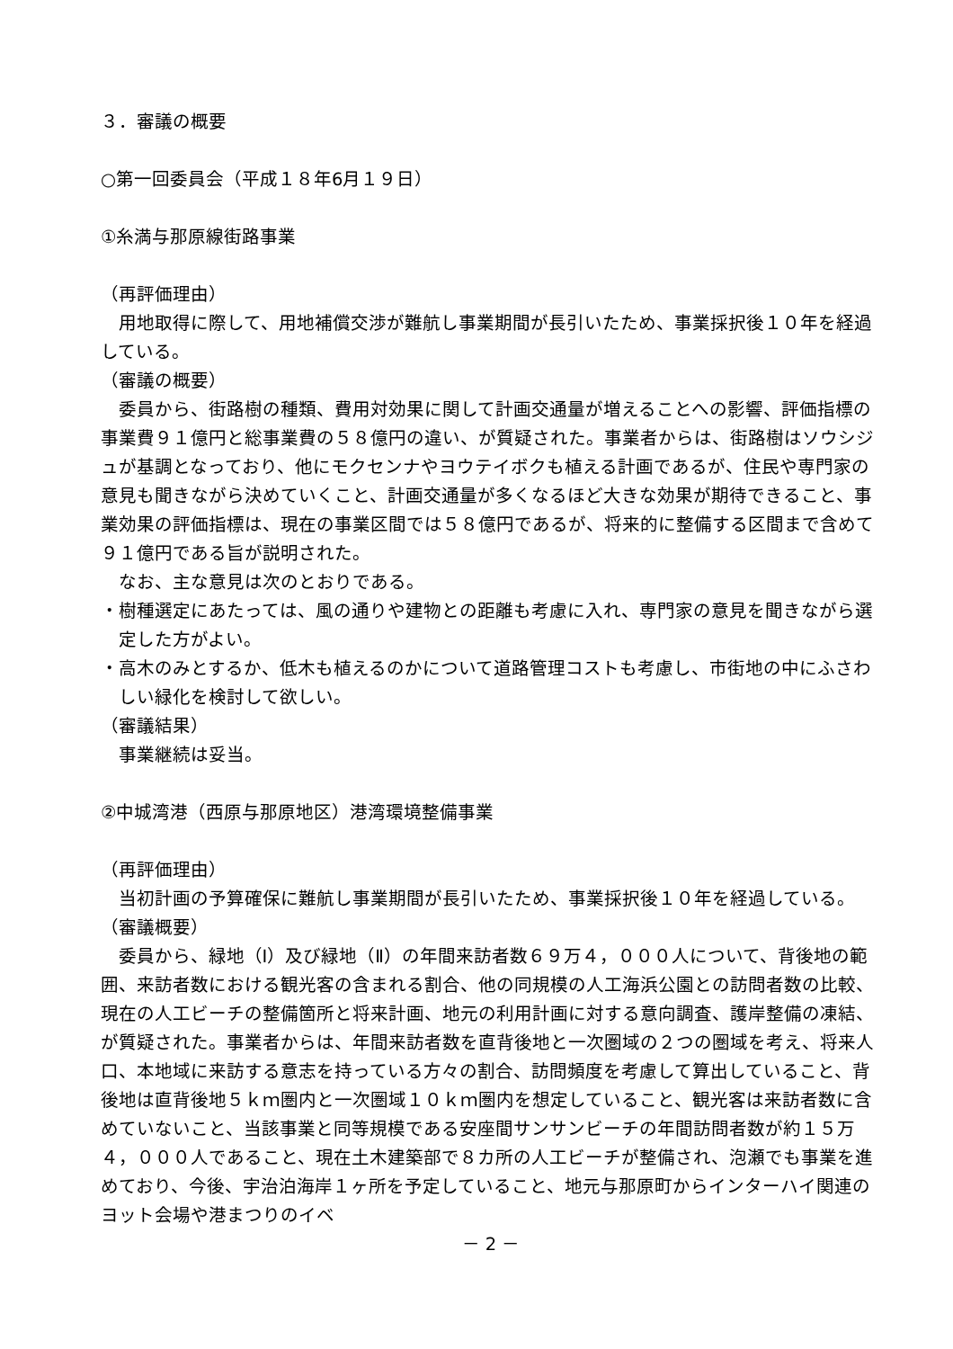３．審議の概要
○第一回委員会（平成１８年6月１９日）
①糸満与那原線街路事業
（再評価理由）
用地取得に際して、用地補償交渉が難航し事業期間が長引いたため、事業採択後１０年を経過している。
（審議の概要）
委員から、街路樹の種類、費用対効果に関して計画交通量が増えることへの影響、評価指標の事業費９１億円と総事業費の５８億円の違い、が質疑された。事業者からは、街路樹はソウシジュが基調となっており、他にモクセンナやヨウテイボクも植える計画であるが、住民や専門家の意見も聞きながら決めていくこと、計画交通量が多くなるほど大きな効果が期待できること、事業効果の評価指標は、現在の事業区間では５８億円であるが、将来的に整備する区間まで含めて９１億円である旨が説明された。
なお、主な意見は次のとおりである。
・樹種選定にあたっては、風の通りや建物との距離も考慮に入れ、専門家の意見を聞きながら選定した方がよい。
・高木のみとするか、低木も植えるのかについて道路管理コストも考慮し、市街地の中にふさわしい緑化を検討して欲しい。
（審議結果）
事業継続は妥当。
②中城湾港（西原与那原地区）港湾環境整備事業
（再評価理由）
当初計画の予算確保に難航し事業期間が長引いたため、事業採択後１０年を経過している。
（審議概要）
委員から、緑地（Ⅰ）及び緑地（Ⅱ）の年間来訪者数６９万４，０００人について、背後地の範囲、来訪者数における観光客の含まれる割合、他の同規模の人工海浜公園との訪問者数の比較、現在の人工ビーチの整備箇所と将来計画、地元の利用計画に対する意向調査、護岸整備の凍結、が質疑された。事業者からは、年間来訪者数を直背後地と一次圏域の２つの圏域を考え、将来人口、本地域に来訪する意志を持っている方々の割合、訪問頻度を考慮して算出していること、背後地は直背後地５ｋｍ圏内と一次圏域１０ｋｍ圏内を想定していること、観光客は来訪者数に含めていないこと、当該事業と同等規模である安座間サンサンビーチの年間訪問者数が約１５万４，０００人であること、現在土木建築部で８カ所の人工ビーチが整備され、泡瀬でも事業を進めており、今後、宇治泊海岸１ヶ所を予定していること、地元与那原町からインターハイ関連のヨット会場や港まつりのイベ
－ 2 －